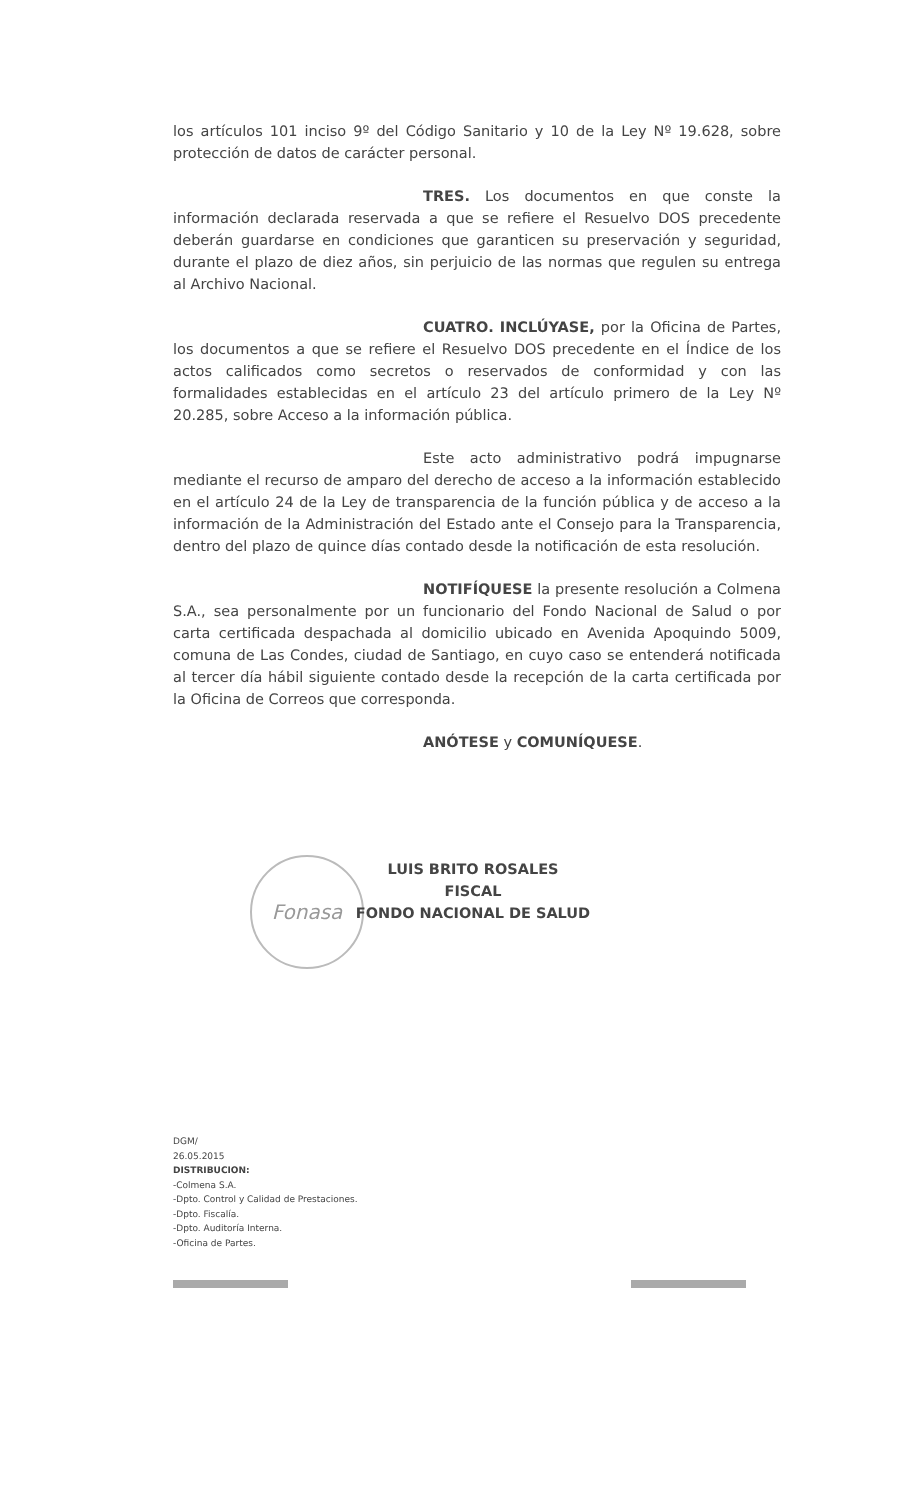Fonasa
los artículos 101 inciso 9º del Código Sanitario y 10 de la Ley Nº 19.628, sobre protección de datos de carácter personal.
TRES. Los documentos en que conste la información declarada reservada a que se refiere el Resuelvo DOS precedente deberán guardarse en condiciones que garanticen su preservación y seguridad, durante el plazo de diez años, sin perjuicio de las normas que regulen su entrega al Archivo Nacional.
CUATRO. INCLÚYASE, por la Oficina de Partes, los documentos a que se refiere el Resuelvo DOS precedente en el Índice de los actos calificados como secretos o reservados de conformidad y con las formalidades establecidas en el artículo 23 del artículo primero de la Ley Nº 20.285, sobre Acceso a la información pública.
Este acto administrativo podrá impugnarse mediante el recurso de amparo del derecho de acceso a la información establecido en el artículo 24 de la Ley de transparencia de la función pública y de acceso a la información de la Administración del Estado ante el Consejo para la Transparencia, dentro del plazo de quince días contado desde la notificación de esta resolución.
NOTIFÍQUESE la presente resolución a Colmena S.A., sea personalmente por un funcionario del Fondo Nacional de Salud o por carta certificada despachada al domicilio ubicado en Avenida Apoquindo 5009, comuna de Las Condes, ciudad de Santiago, en cuyo caso se entenderá notificada al tercer día hábil siguiente contado desde la recepción de la carta certificada por la Oficina de Correos que corresponda.
ANÓTESE y COMUNÍQUESE.
LUIS BRITO ROSALES
FISCAL
FONDO NACIONAL DE SALUD
DGM/
26.05.2015
DISTRIBUCION:
-Colmena S.A.
-Dpto. Control y Calidad de Prestaciones.
-Dpto. Fiscalía.
-Dpto. Auditoría Interna.
-Oficina de Partes.